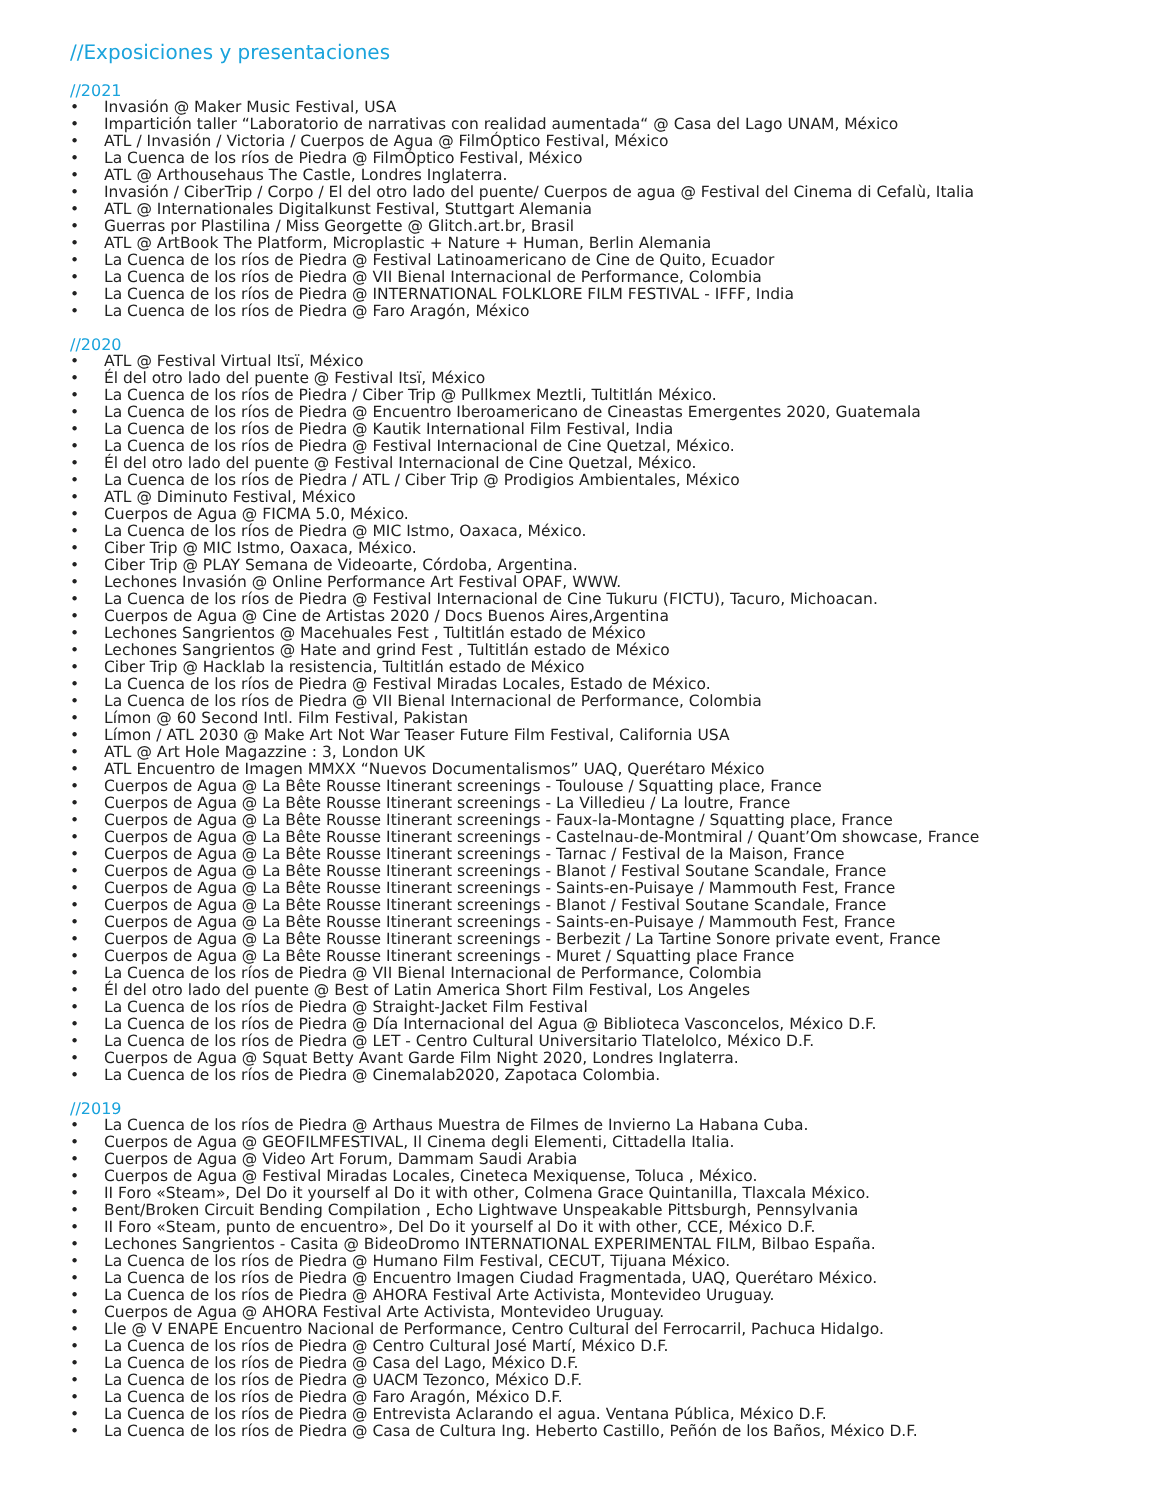//Exposiciones y presentaciones
//2021
• Invasión @ Maker Music Festival, USA
• Impartición taller “Laboratorio de narrativas con realidad aumentada“ @ Casa del Lago UNAM, México
• ATL / Invasión / Victoria / Cuerpos de Agua @ FilmÓptico Festival, México
• La Cuenca de los ríos de Piedra @ FilmÓptico Festival, México
• ATL @ Arthousehaus The Castle, Londres Inglaterra.
• Invasión / CiberTrip / Corpo / El del otro lado del puente/ Cuerpos de agua @ Festival del Cinema di Cefalù, Italia
• ATL @ Internationales Digitalkunst Festival, Stuttgart Alemania
• Guerras por Plastilina / Miss Georgette @ Glitch.art.br, Brasil
• ATL @ ArtBook The Platform, Microplastic + Nature + Human, Berlin Alemania
• La Cuenca de los ríos de Piedra @ Festival Latinoamericano de Cine de Quito, Ecuador
• La Cuenca de los ríos de Piedra @ VII Bienal Internacional de Performance, Colombia
• La Cuenca de los ríos de Piedra @ INTERNATIONAL FOLKLORE FILM FESTIVAL - IFFF, India
• La Cuenca de los ríos de Piedra @ Faro Aragón, México
//2020
• ATL @ Festival Virtual Itsï, México
• Él del otro lado del puente @ Festival Itsï, México
• La Cuenca de los ríos de Piedra / Ciber Trip @ Pullkmex Meztli, Tultitlán México.
• La Cuenca de los ríos de Piedra @ Encuentro Iberoamericano de Cineastas Emergentes 2020, Guatemala
• La Cuenca de los ríos de Piedra @ Kautik International Film Festival, India
• La Cuenca de los ríos de Piedra @ Festival Internacional de Cine Quetzal, México.
• Él del otro lado del puente @ Festival Internacional de Cine Quetzal, México.
• La Cuenca de los ríos de Piedra / ATL / Ciber Trip @ Prodigios Ambientales, México
• ATL @ Diminuto Festival, México
• Cuerpos de Agua @ FICMA 5.0, México.
• La Cuenca de los ríos de Piedra @ MIC Istmo, Oaxaca, México.
• Ciber Trip @ MIC Istmo, Oaxaca, México.
• Ciber Trip @ PLAY Semana de Videoarte, Córdoba, Argentina.
• Lechones Invasión @ Online Performance Art Festival OPAF, WWW.
• La Cuenca de los ríos de Piedra @ Festival Internacional de Cine Tukuru (FICTU), Tacuro, Michoacan.
• Cuerpos de Agua @ Cine de Artistas 2020 / Docs Buenos Aires,Argentina
• Lechones Sangrientos @ Macehuales Fest , Tultitlán estado de México
• Lechones Sangrientos @ Hate and grind Fest , Tultitlán estado de México
• Ciber Trip @ Hacklab la resistencia, Tultitlán estado de México
• La Cuenca de los ríos de Piedra @ Festival Miradas Locales, Estado de México.
• La Cuenca de los ríos de Piedra @ VII Bienal Internacional de Performance, Colombia
• Límon @ 60 Second Intl. Film Festival, Pakistan
• Límon / ATL 2030 @ Make Art Not War Teaser Future Film Festival, California USA
• ATL @ Art Hole Magazzine : 3, London UK
• ATL Encuentro de Imagen MMXX “Nuevos Documentalismos” UAQ, Querétaro México
• Cuerpos de Agua @ La Bête Rousse Itinerant screenings - Toulouse / Squatting place, France
• Cuerpos de Agua @ La Bête Rousse Itinerant screenings - La Villedieu / La loutre, France
• Cuerpos de Agua @ La Bête Rousse Itinerant screenings - Faux-la-Montagne / Squatting place, France
• Cuerpos de Agua @ La Bête Rousse Itinerant screenings - Castelnau-de-Montmiral / Quant’Om showcase, France
• Cuerpos de Agua @ La Bête Rousse Itinerant screenings - Tarnac / Festival de la Maison, France
• Cuerpos de Agua @ La Bête Rousse Itinerant screenings - Blanot / Festival Soutane Scandale, France
• Cuerpos de Agua @ La Bête Rousse Itinerant screenings - Saints-en-Puisaye / Mammouth Fest, France
• Cuerpos de Agua @ La Bête Rousse Itinerant screenings - Blanot / Festival Soutane Scandale, France
• Cuerpos de Agua @ La Bête Rousse Itinerant screenings - Saints-en-Puisaye / Mammouth Fest, France
• Cuerpos de Agua @ La Bête Rousse Itinerant screenings - Berbezit / La Tartine Sonore private event, France
• Cuerpos de Agua @ La Bête Rousse Itinerant screenings - Muret / Squatting place France
• La Cuenca de los ríos de Piedra @ VII Bienal Internacional de Performance, Colombia
• Él del otro lado del puente @ Best of Latin America Short Film Festival, Los Angeles
• La Cuenca de los ríos de Piedra @ Straight-Jacket Film Festival
• La Cuenca de los ríos de Piedra @ Día Internacional del Agua @ Biblioteca Vasconcelos, México D.F.
• La Cuenca de los ríos de Piedra @ LET - Centro Cultural Universitario Tlatelolco, México D.F.
• Cuerpos de Agua @ Squat Betty Avant Garde Film Night 2020, Londres Inglaterra.
• La Cuenca de los ríos de Piedra @ Cinemalab2020, Zapotaca Colombia.
//2019
• La Cuenca de los ríos de Piedra @ Arthaus Muestra de Filmes de Invierno La Habana Cuba.
• Cuerpos de Agua @ GEOFILMFESTIVAL, Il Cinema degli Elementi, Cittadella Italia.
• Cuerpos de Agua @ Video Art Forum, Dammam Saudi Arabia
• Cuerpos de Agua @ Festival Miradas Locales, Cineteca Mexiquense, Toluca , México.
• II Foro «Steam», Del Do it yourself al Do it with other, Colmena Grace Quintanilla, Tlaxcala México.
• Bent/Broken Circuit Bending Compilation , Echo Lightwave Unspeakable Pittsburgh, Pennsylvania
• II Foro «Steam, punto de encuentro», Del Do it yourself al Do it with other, CCE, México D.F.
• Lechones Sangrientos - Casita @ BideoDromo INTERNATIONAL EXPERIMENTAL FILM, Bilbao España.
• La Cuenca de los ríos de Piedra @ Humano Film Festival, CECUT, Tijuana México.
• La Cuenca de los ríos de Piedra @ Encuentro Imagen Ciudad Fragmentada, UAQ, Querétaro México.
• La Cuenca de los ríos de Piedra @ AHORA Festival Arte Activista, Montevideo Uruguay.
• Cuerpos de Agua @ AHORA Festival Arte Activista, Montevideo Uruguay.
• Lle @ V ENAPE Encuentro Nacional de Performance, Centro Cultural del Ferrocarril, Pachuca Hidalgo.
• La Cuenca de los ríos de Piedra @ Centro Cultural José Martí, México D.F.
• La Cuenca de los ríos de Piedra @ Casa del Lago, México D.F.
• La Cuenca de los ríos de Piedra @ UACM Tezonco, México D.F.
• La Cuenca de los ríos de Piedra @ Faro Aragón, México D.F.
• La Cuenca de los ríos de Piedra @ Entrevista Aclarando el agua. Ventana Pública, México D.F.
• La Cuenca de los ríos de Piedra @ Casa de Cultura Ing. Heberto Castillo, Peñón de los Baños, México D.F.